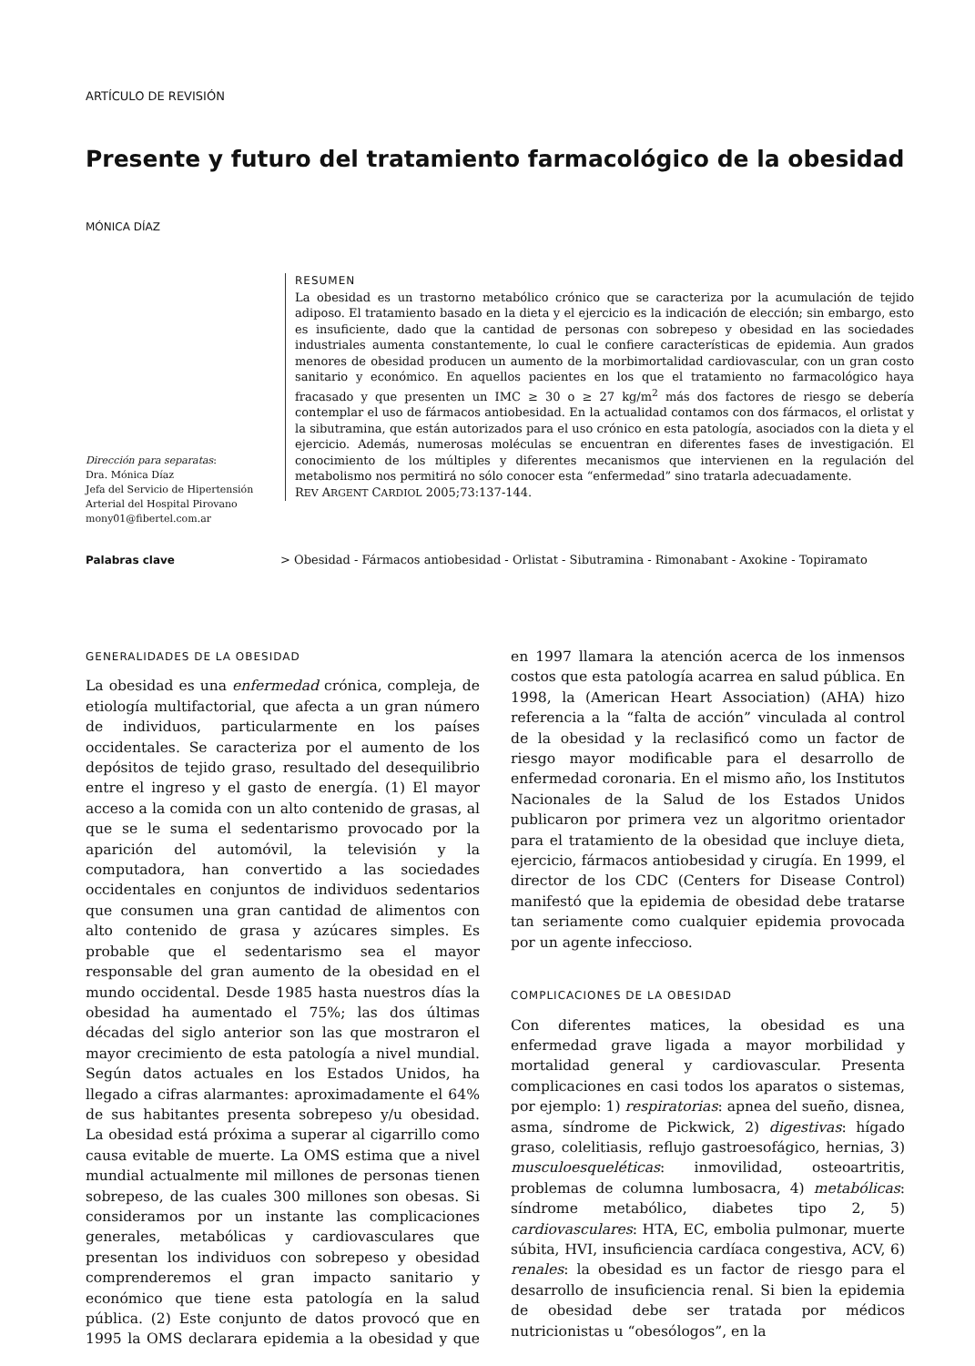ARTÍCULO DE REVISIÓN
Presente y futuro del tratamiento farmacológico de la obesidad
MÓNICA DÍAZ
RESUMEN
La obesidad es un trastorno metabólico crónico que se caracteriza por la acumulación de tejido adiposo. El tratamiento basado en la dieta y el ejercicio es la indicación de elección; sin embargo, esto es insuficiente, dado que la cantidad de personas con sobrepeso y obesidad en las sociedades industriales aumenta constantemente, lo cual le confiere características de epidemia. Aun grados menores de obesidad producen un aumento de la morbimortalidad cardiovascular, con un gran costo sanitario y económico. En aquellos pacientes en los que el tratamiento no farmacológico haya fracasado y que presenten un IMC ≥ 30 o ≥ 27 kg/m<sup>2</sup> más dos factores de riesgo se debería contemplar el uso de fármacos antiobesidad. En la actualidad contamos con dos fármacos, el orlistat y la sibutramina, que están autorizados para el uso crónico en esta patología, asociados con la dieta y el ejercicio. Además, numerosas moléculas se encuentran en diferentes fases de investigación. El conocimiento de los múltiples y diferentes mecanismos que intervienen en la regulación del metabolismo nos permitirá no sólo conocer esta “enfermedad” sino tratarla adecuadamente.
REV ARGENT CARDIOL 2005;73:137-144.
Dirección para separatas:
Dra. Mónica Díaz
Jefa del Servicio de Hipertensión
Arterial del Hospital Pirovano
mony01@fibertel.com.ar
Palabras clave > Obesidad - Fármacos antiobesidad - Orlistat - Sibutramina - Rimonabant - Axokine - Topiramato
GENERALIDADES DE LA OBESIDAD
La obesidad es una enfermedad crónica, compleja, de etiología multifactorial, que afecta a un gran número de individuos, particularmente en los países occidentales. Se caracteriza por el aumento de los depósitos de tejido graso, resultado del desequilibrio entre el ingreso y el gasto de energía. (1) El mayor acceso a la comida con un alto contenido de grasas, al que se le suma el sedentarismo provocado por la aparición del automóvil, la televisión y la computadora, han convertido a las sociedades occidentales en conjuntos de individuos sedentarios que consumen una gran cantidad de alimentos con alto contenido de grasa y azúcares simples. Es probable que el sedentarismo sea el mayor responsable del gran aumento de la obesidad en el mundo occidental. Desde 1985 hasta nuestros días la obesidad ha aumentado el 75%; las dos últimas décadas del siglo anterior son las que mostraron el mayor crecimiento de esta patología a nivel mundial. Según datos actuales en los Estados Unidos, ha llegado a cifras alarmantes: aproximadamente el 64% de sus habitantes presenta sobrepeso y/u obesidad. La obesidad está próxima a superar al cigarrillo como causa evitable de muerte. La OMS estima que a nivel mundial actualmente mil millones de personas tienen sobrepeso, de las cuales 300 millones son obesas. Si consideramos por un instante las complicaciones generales, metabólicas y cardiovasculares que presentan los individuos con sobrepeso y obesidad comprenderemos el gran impacto sanitario y económico que tiene esta patología en la salud pública. (2) Este conjunto de datos provocó que en 1995 la OMS declarara epidemia a la obesidad y que en 1997 llamara la atención acerca de los inmensos costos que esta patología acarrea en salud pública. En 1998, la (American Heart Association) (AHA) hizo referencia a la “falta de acción” vinculada al control de la obesidad y la reclasificó como un factor de riesgo mayor modificable para el desarrollo de enfermedad coronaria. En el mismo año, los Institutos Nacionales de la Salud de los Estados Unidos publicaron por primera vez un algoritmo orientador para el tratamiento de la obesidad que incluye dieta, ejercicio, fármacos antiobesidad y cirugía. En 1999, el director de los CDC (Centers for Disease Control) manifestó que la epidemia de obesidad debe tratarse tan seriamente como cualquier epidemia provocada por un agente infeccioso.
COMPLICACIONES DE LA OBESIDAD
Con diferentes matices, la obesidad es una enfermedad grave ligada a mayor morbilidad y mortalidad general y cardiovascular. Presenta complicaciones en casi todos los aparatos o sistemas, por ejemplo: 1) respiratorias: apnea del sueño, disnea, asma, síndrome de Pickwick, 2) digestivas: hígado graso, colelitiasis, reflujo gastroesofágico, hernias, 3) musculoesqueléticas: inmovilidad, osteoartritis, problemas de columna lumbosacra, 4) metabólicas: síndrome metabólico, diabetes tipo 2, 5) cardiovasculares: HTA, EC, embolia pulmonar, muerte súbita, HVI, insuficiencia cardíaca congestiva, ACV, 6) renales: la obesidad es un factor de riesgo para el desarrollo de insuficiencia renal. Si bien la epidemia de obesidad debe ser tratada por médicos nutricionistas u “obesólogos”, en la